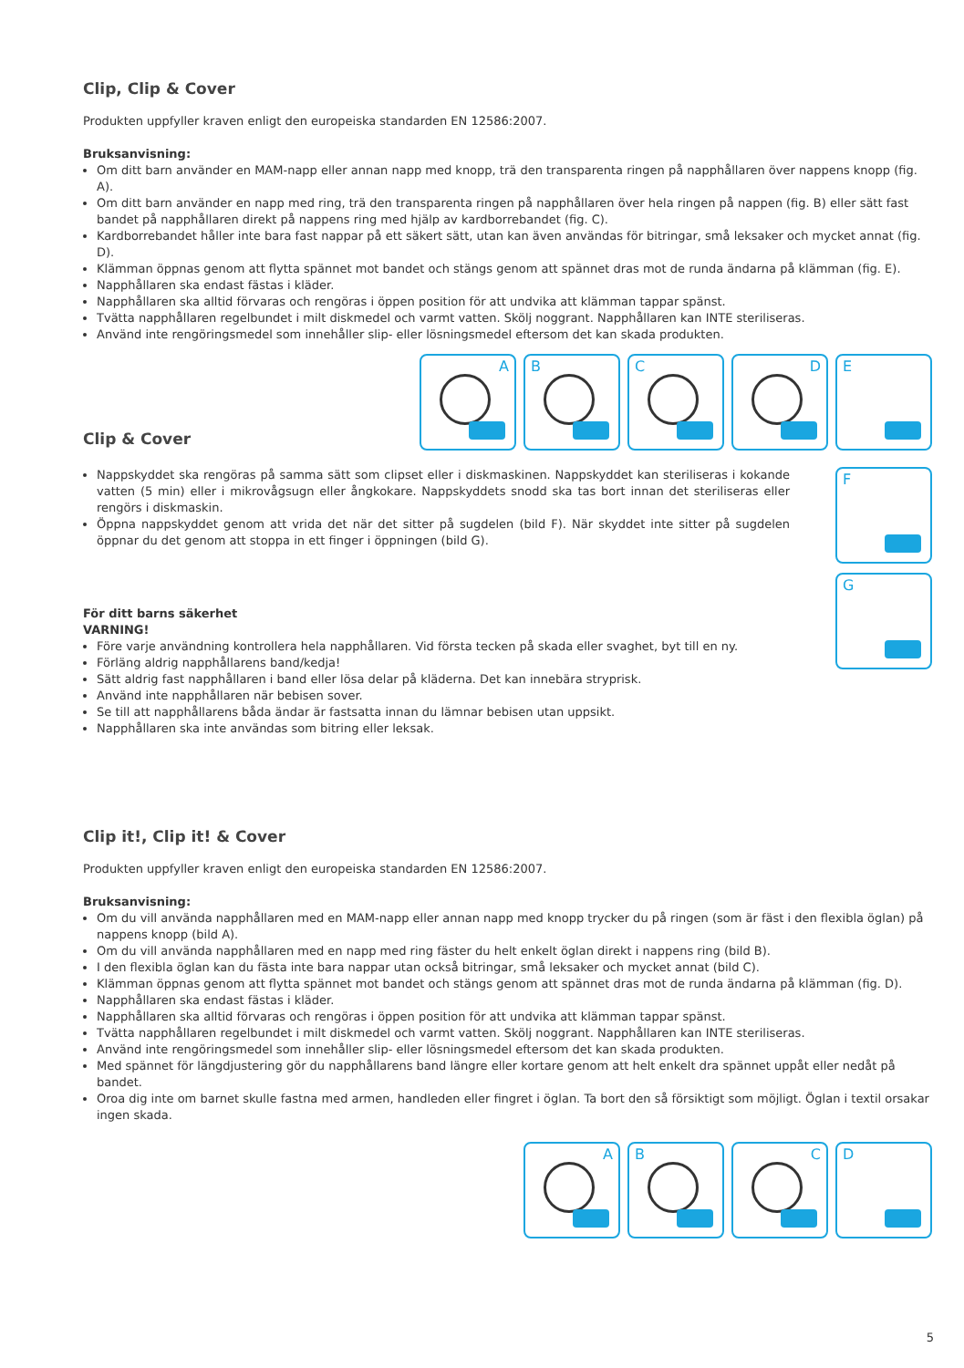Clip, Clip & Cover
Produkten uppfyller kraven enligt den europeiska standarden EN 12586:2007.
Bruksanvisning:
Om ditt barn använder en MAM-napp eller annan napp med knopp, trä den transparenta ringen på napphållaren över nappens knopp (fig. A).
Om ditt barn använder en napp med ring, trä den transparenta ringen på napphållaren över hela ringen på nappen (fig. B) eller sätt fast bandet på napphållaren direkt på nappens ring med hjälp av kardborrebandet (fig. C).
Kardborrebandet håller inte bara fast nappar på ett säkert sätt, utan kan även användas för bitringar, små leksaker och mycket annat (fig. D).
Klämman öppnas genom att flytta spännet mot bandet och stängs genom att spännet dras mot de runda ändarna på klämman (fig. E).
Napphållaren ska endast fästas i kläder.
Napphållaren ska alltid förvaras och rengöras i öppen position för att undvika att klämman tappar spänst.
Tvätta napphållaren regelbundet i milt diskmedel och varmt vatten. Skölj noggrant. Napphållaren kan INTE steriliseras.
Använd inte rengöringsmedel som innehåller slip- eller lösningsmedel eftersom det kan skada produkten.
Clip & Cover
A
B
C
D
E
Nappskyddet ska rengöras på samma sätt som clipset eller i diskmaskinen. Nappskyddet kan steriliseras i kokande vatten (5 min) eller i mikrovågsugn eller ångkokare. Nappskyddets snodd ska tas bort innan det steriliseras eller rengörs i diskmaskin.
Öppna nappskyddet genom att vrida det när det sitter på sugdelen (bild F). När skyddet inte sitter på sugdelen öppnar du det genom att stoppa in ett finger i öppningen (bild G).
För ditt barns säkerhet
VARNING!
Före varje användning kontrollera hela napphållaren. Vid första tecken på skada eller svaghet, byt till en ny.
Förläng aldrig napphållarens band/kedja!
Sätt aldrig fast napphållaren i band eller lösa delar på kläderna. Det kan innebära stryprisk.
Använd inte napphållaren när bebisen sover.
Se till att napphållarens båda ändar är fastsatta innan du lämnar bebisen utan uppsikt.
Napphållaren ska inte användas som bitring eller leksak.
F
G
Clip it!, Clip it! & Cover
Produkten uppfyller kraven enligt den europeiska standarden EN 12586:2007.
Bruksanvisning:
Om du vill använda napphållaren med en MAM-napp eller annan napp med knopp trycker du på ringen (som är fäst i den flexibla öglan) på nappens knopp (bild A).
Om du vill använda napphållaren med en napp med ring fäster du helt enkelt öglan direkt i nappens ring (bild B).
I den flexibla öglan kan du fästa inte bara nappar utan också bitringar, små leksaker och mycket annat (bild C).
Klämman öppnas genom att flytta spännet mot bandet och stängs genom att spännet dras mot de runda ändarna på klämman (fig. D).
Napphållaren ska endast fästas i kläder.
Napphållaren ska alltid förvaras och rengöras i öppen position för att undvika att klämman tappar spänst.
Tvätta napphållaren regelbundet i milt diskmedel och varmt vatten. Skölj noggrant. Napphållaren kan INTE steriliseras.
Använd inte rengöringsmedel som innehåller slip- eller lösningsmedel eftersom det kan skada produkten.
Med spännet för längdjustering gör du napphållarens band längre eller kortare genom att helt enkelt dra spännet uppåt eller nedåt på bandet.
Oroa dig inte om barnet skulle fastna med armen, handleden eller fingret i öglan. Ta bort den så försiktigt som möjligt. Öglan i textil orsakar ingen skada.
A
B
C
D
5